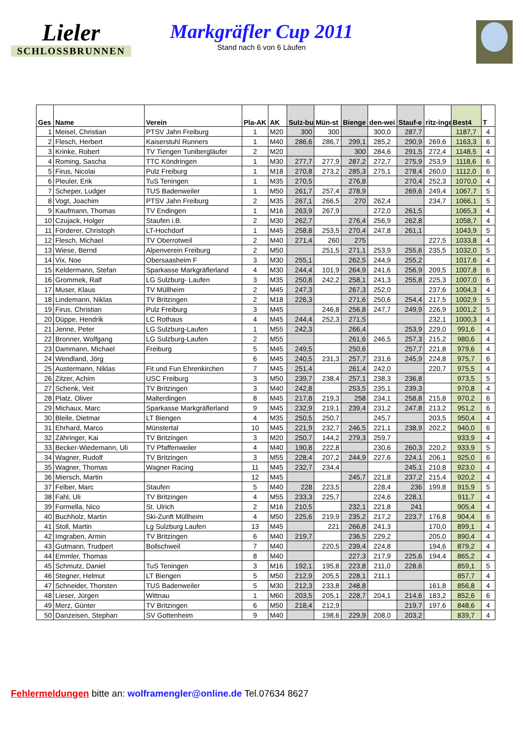Lieler
SCHLOSSBRUNNEN
Markgräfler Cup 2011
Stand nach 6 von 6 Läufen
| Ges | Name | Verein | Pla-AK | AK | Sulz-bu | Mün-st | Bienge | den-wei | Stauf-e | ritz-inge | Best4 | T |
| --- | --- | --- | --- | --- | --- | --- | --- | --- | --- | --- | --- | --- |
| 1 | Meisel, Christian | PTSV Jahn Freiburg | 1 | M20 | 300 | 300 | | 300,0 | 287,7 | | 1187,7 | 4 |
| 2 | Flesch, Herbert | Kaiserstuhl Runners | 1 | M40 | 286,6 | 286,7 | 299,1 | 285,2 | 290,9 | 269,6 | 1163,3 | 6 |
| 3 | Krinke, Robert | TV Tiengen Tunibergläufer | 2 | M20 | | | 300 | 284,6 | 291,5 | 272,4 | 1148,5 | 4 |
| 4 | Roming, Sascha | TTC Köndringen | 1 | M30 | 277,7 | 277,9 | 287,2 | 272,7 | 275,9 | 253,9 | 1118,6 | 6 |
| 5 | Firus, Nicolai | Pulz Freiburg | 1 | M18 | 270,8 | 273,2 | 285,3 | 275,1 | 278,4 | 260,0 | 1112,0 | 6 |
| 6 | Pleuler, Erik | TuS Teningen | 1 | M35 | 270,5 | | 276,8 | | 270,4 | 252,3 | 1070,0 | 4 |
| 7 | Scheper, Ludger | TUS Badenweiler | 1 | M50 | 261,7 | 257,4 | 278,9 | | 269,6 | 249,4 | 1067,7 | 5 |
| 8 | Vogt, Joachim | PTSV Jahn Freiburg | 2 | M35 | 267,1 | 266,5 | 270 | 262,4 | | 234,7 | 1066,1 | 5 |
| 9 | Kaufmann, Thomas | TV Endingen | 1 | M16 | 263,9 | 267,9 | | 272,0 | 261,5 | | 1065,3 | 4 |
| 10 | Czujack, Holger | Staufen i.B. | 2 | M30 | 262,7 | | 276,4 | 256,9 | 262,8 | | 1058,7 | 4 |
| 11 | Förderer, Christoph | LT-Hochdorf | 1 | M45 | 258,8 | 253,5 | 270,4 | 247,8 | 261,1 | | 1043,9 | 5 |
| 12 | Flesch, Michael | TV Oberrotweil | 2 | M40 | 271,4 | 260 | 275 | | | 227,5 | 1033,8 | 4 |
| 13 | Wiese, Bernd | Alpenverein Freiburg | 2 | M50 | | 251,5 | 271,1 | 253,9 | 255,6 | 235,5 | 1032,0 | 5 |
| 14 | Vix, Noe | Obersaasheim F | 3 | M30 | 255,1 | | 262,5 | 244,9 | 255,2 | | 1017,6 | 4 |
| 15 | Keldermann, Stefan | Sparkasse Markgräflerland | 4 | M30 | 244,4 | 101,9 | 264,9 | 241,6 | 256,9 | 209,5 | 1007,8 | 6 |
| 16 | Grommek, Ralf | LG Sulzburg- Laufen | 3 | M35 | 250,8 | 242,2 | 258,1 | 241,3 | 255,8 | 225,3 | 1007,0 | 6 |
| 17 | Muser, Klaus | TV Müllheim | 2 | M45 | 247,3 | | 267,3 | 252,0 | | 237,6 | 1004,3 | 4 |
| 18 | Lindemann, Niklas | TV Britzingen | 2 | M18 | 226,3 | | 271,6 | 250,6 | 254,4 | 217,5 | 1002,9 | 5 |
| 19 | Firus, Christian | Pulz Freiburg | 3 | M45 | | 246,8 | 256,8 | 247,7 | 249,9 | 226,9 | 1001,2 | 5 |
| 20 | Düppe, Hendrik | LC Rothaus | 4 | M45 | 244,4 | 252,3 | 271,5 | | | 232,1 | 1000,3 | 4 |
| 21 | Jenne, Peter | LG Sulzburg-Laufen | 1 | M55 | 242,3 | | 266,4 | | 253,9 | 229,0 | 991,6 | 4 |
| 22 | Bronner, Wolfgang | LG Sulzburg-Laufen | 2 | M55 | | | 261,6 | 246,5 | 257,3 | 215,2 | 980,6 | 4 |
| 23 | Dammann, Michael | Freiburg | 5 | M45 | 249,5 | | 250,6 | | 257,7 | 221,8 | 979,6 | 4 |
| 24 | Wendland, Jörg | | 6 | M45 | 240,5 | 231,3 | 257,7 | 231,6 | 245,9 | 224,8 | 975,7 | 6 |
| 25 | Austermann, Niklas | Fit und Fun Ehrenkirchen | 7 | M45 | 251,4 | | 261,4 | 242,0 | | 220,7 | 975,5 | 4 |
| 26 | Zitzer, Achim | USC Freiburg | 3 | M50 | 239,7 | 238,4 | 257,1 | 238,3 | 236,8 | | 973,5 | 5 |
| 27 | Schenk, Veit | TV Britzingen | 3 | M40 | 242,8 | | 253,5 | 235,1 | 239,3 | | 970,8 | 4 |
| 28 | Platz, Oliver | Malterdingen | 8 | M45 | 217,8 | 219,3 | 258 | 234,1 | 258,8 | 215,8 | 970,2 | 6 |
| 29 | Michaux, Marc | Sparkasse Markgräflerland | 9 | M45 | 232,9 | 219,1 | 239,4 | 231,2 | 247,8 | 213,2 | 951,2 | 6 |
| 30 | Bleile, Dietmar | LT Biengen | 4 | M35 | 250,5 | 250,7 | | 245,7 | | 203,5 | 950,4 | 4 |
| 31 | Ehrhard, Marco | Münstertal | 10 | M45 | 221,9 | 232,7 | 246,5 | 221,1 | 238,9 | 202,2 | 940,0 | 6 |
| 32 | Zähringer, Kai | TV Britzingen | 3 | M20 | 250,7 | 144,2 | 279,3 | 259,7 | | | 933,9 | 4 |
| 33 | Becker-Wiedemann, Uli | TV Pfaffenweiler | 4 | M40 | 190,8 | 222,8 | | 230,6 | 260,3 | 220,2 | 933,9 | 5 |
| 34 | Wagner, Rudolf | TV Britzingen | 3 | M55 | 228,4 | 207,2 | 244,9 | 227,6 | 224,1 | 206,1 | 925,0 | 6 |
| 35 | Wagner, Thomas | Wagner Racing | 11 | M45 | 232,7 | 234,4 | | | 245,1 | 210,8 | 923,0 | 4 |
| 36 | Miersch, Martin | | 12 | M45 | | | 245,7 | 221,8 | 237,2 | 215,4 | 920,2 | 4 |
| 37 | Felber, Marc | Staufen | 5 | M40 | 228 | 223,5 | | 228,4 | 236 | 199,8 | 915,9 | 5 |
| 38 | Fahl, Uli | TV Britzingen | 4 | M55 | 233,3 | 225,7 | | 224,6 | 228,1 | | 911,7 | 4 |
| 39 | Formella, Nico | St. Ulrich | 2 | M16 | 210,5 | | 232,1 | 221,8 | 241 | | 905,4 | 4 |
| 40 | Buchholz, Martin | Ski-Zunft Müllheim | 4 | M50 | 225,6 | 219,9 | 235,2 | 217,2 | 223,7 | 176,8 | 904,4 | 6 |
| 41 | Stoll, Martin | Lg Sulzburg Laufen | 13 | M45 | | 221 | 266,8 | 241,3 | | 170,0 | 899,1 | 4 |
| 42 | Imgraben, Armin | TV Britzingen | 6 | M40 | 219,7 | | 236,5 | 229,2 | | 205,0 | 890,4 | 4 |
| 43 | Gutmann, Trudpert | Bollschweil | 7 | M40 | | 220,5 | 239,4 | 224,8 | | 194,6 | 879,2 | 4 |
| 44 | Emmler, Thomas | | 8 | M40 | | | 227,3 | 217,9 | 225,6 | 194,4 | 865,2 | 4 |
| 45 | Schmutz, Daniel | TuS Teningen | 3 | M16 | 192,1 | 195,8 | 223,8 | 211,0 | 228,6 | | 859,1 | 5 |
| 46 | Stegner, Helmut | LT Biengen | 5 | M50 | 212,9 | 205,5 | 228,1 | 211,1 | | | 857,7 | 4 |
| 47 | Schneider, Thorsten | TUS Badenweiler | 5 | M30 | 212,3 | 233,8 | 248,8 | | | 161,8 | 856,8 | 4 |
| 48 | Lieser, Jürgen | Wittnau | 1 | M60 | 203,5 | 205,1 | 228,7 | 204,1 | 214,6 | 183,2 | 852,6 | 6 |
| 49 | Merz, Günter | TV Britzingen | 6 | M50 | 218,4 | 212,9 | | | 219,7 | 197,6 | 848,6 | 4 |
| 50 | Danzeisen, Stephan | SV Gottenheim | 9 | M40 | | 198,6 | 229,9 | 208,0 | 203,2 | | 839,7 | 4 |
Fehlermeldungen bitte an: wolframengler@online.de Tel.07634 8627